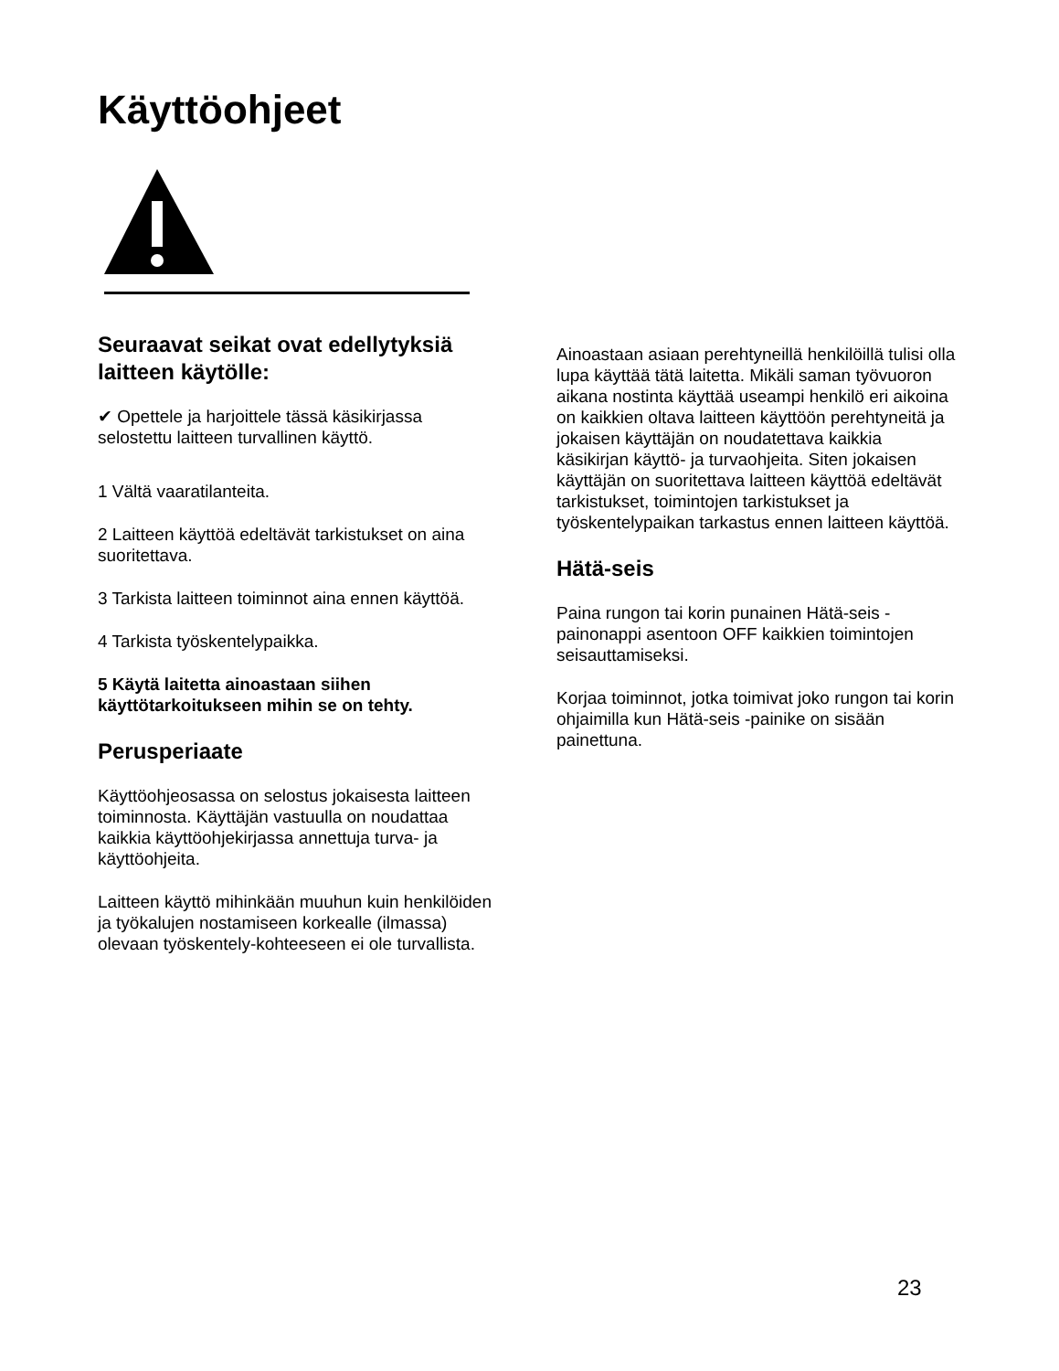Käyttöohjeet
Seuraavat seikat ovat edellytyksiä laitteen käytölle:
✔ Opettele ja harjoittele tässä käsikirjassa selostettu laitteen turvallinen käyttö.
1 Vältä vaaratilanteita.
2 Laitteen käyttöä edeltävät tarkistukset on aina suoritettava.
3 Tarkista laitteen toiminnot aina ennen käyttöä.
4 Tarkista työskentelypaikka.
5 Käytä laitetta ainoastaan siihen käyttötarkoitukseen mihin se on tehty.
Perusperiaate
Käyttöohjeosassa on selostus jokaisesta laitteen toiminnosta. Käyttäjän vastuulla on noudattaa kaikkia käyttöohjekirjassa annettuja turva- ja käyttöohjeita.
Laitteen käyttö mihinkään muuhun kuin henkilöiden ja työkalujen nostamiseen korkealle (ilmassa) olevaan työskentely-kohteeseen ei ole turvallista.
Ainoastaan asiaan perehtyneillä henkilöillä tulisi olla lupa käyttää tätä laitetta. Mikäli saman työvuoron aikana nostinta käyttää useampi henkilö eri aikoina on kaikkien oltava laitteen käyttöön perehtyneitä ja jokaisen käyttäjän on noudatettava kaikkia käsikirjan käyttö- ja turvaohjeita. Siten jokaisen käyttäjän on suoritettava laitteen käyttöä edeltävät tarkistukset, toimintojen tarkistukset ja työskentelypaikan tarkastus ennen laitteen käyttöä.
Hätä-seis
Paina rungon tai korin punainen Hätä-seis -painonappi asentoon OFF kaikkien toimintojen seisauttamiseksi.
Korjaa toiminnot, jotka toimivat joko rungon tai korin ohjaimilla kun Hätä-seis -painike on sisään painettuna.
23